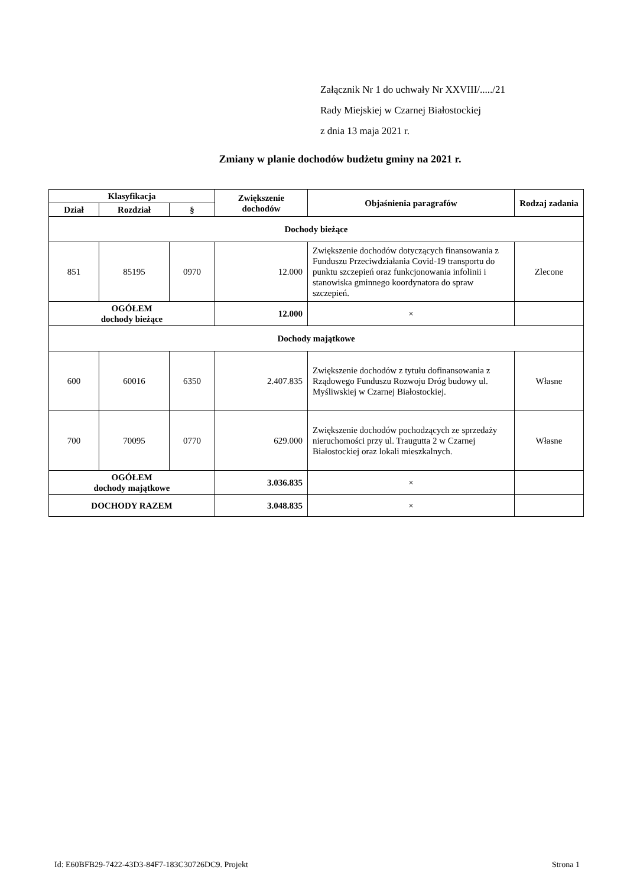Załącznik Nr 1 do uchwały Nr XXVIII/...../21
Rady Miejskiej w Czarnej Białostockiej
z dnia 13 maja 2021 r.
Zmiany w planie dochodów budżetu gminy na 2021 r.
| Klasyfikacja | | | Zwiększenie dochodów | Objaśnienia paragrafów | Rodzaj zadania |
| --- | --- | --- | --- | --- | --- |
| Dział | Rozdział | § | | | |
| Dochody bieżące | | | | | |
| 851 | 85195 | 0970 | 12.000 | Zwiększenie dochodów dotyczących finansowania z Funduszu Przeciwdziałania Covid-19 transportu do punktu szczepień oraz funkcjonowania infolinii i stanowiska gminnego koordynatora do spraw szczepień. | Zlecone |
| OGÓŁEM dochody bieżące | | | 12.000 | × | |
| Dochody majątkowe | | | | | |
| 600 | 60016 | 6350 | 2.407.835 | Zwiększenie dochodów z tytułu dofinansowania z Rządowego Funduszu Rozwoju Dróg budowy ul. Myśliwskiej w Czarnej Białostockiej. | Własne |
| 700 | 70095 | 0770 | 629.000 | Zwiększenie dochodów pochodzących ze sprzedaży nieruchomości przy ul. Traugutta 2 w Czarnej Białostockiej oraz lokali mieszkalnych. | Własne |
| OGÓŁEM dochody majątkowe | | | 3.036.835 | × | |
| DOCHODY RAZEM | | | 3.048.835 | × | |
Id: E60BFB29-7422-43D3-84F7-183C30726DC9. Projekt Strona 1